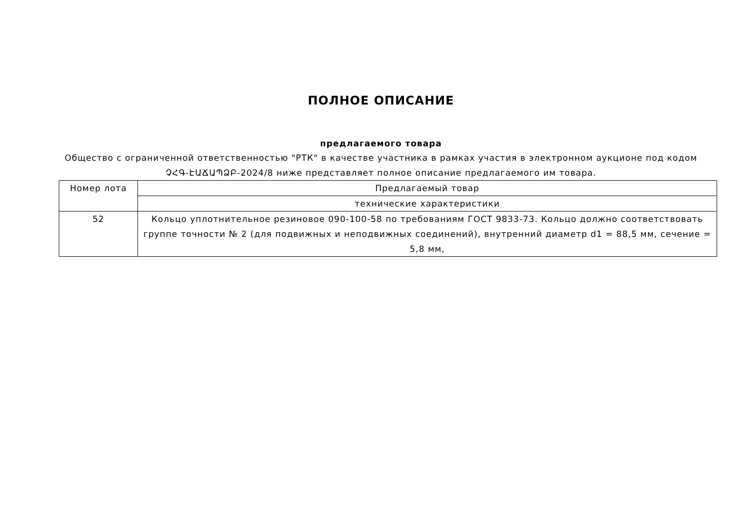ПОЛНОЕ ОПИСАНИЕ
предлагаемого товара
Общество с ограниченной ответственностью "РТК" в качестве участника в рамках участия в электронном аукционе под кодом ՉՀԳ-ԷԱՃԱՊՁԲ-2024/8 ниже представляет полное описание предлагаемого им товара.
| Номер лота | Предлагаемый товар |
| | технические характеристики |
| 52 | Кольцо уплотнительное резиновое 090-100-58 по требованиям ГОСТ 9833-73. Кольцо должно соответствовать группе точности № 2 (для подвижных и неподвижных соединений), внутренний диаметр d1 = 88,5 мм, сечение = 5,8 мм, |